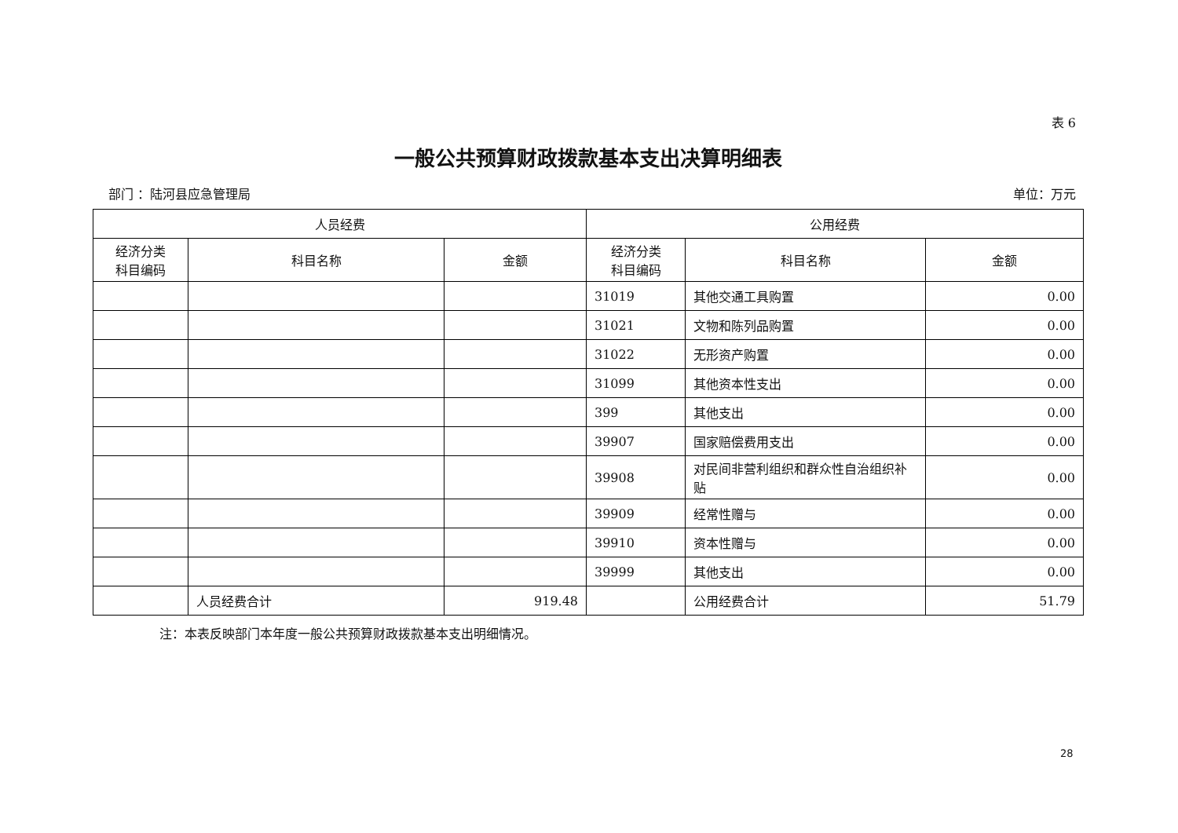表 6
一般公共预算财政拨款基本支出决算明细表
部门 ：陆河县应急管理局 单位：万元
| 人员经费 | | | 公用经费 | | |
| --- | --- | --- | --- | --- | --- |
| 经济分类 科目编码 | 科目名称 | 金额 | 经济分类 科目编码 | 科目名称 | 金额 |
| | | | 31019 | 其他交通工具购置 | 0.00 |
| | | | 31021 | 文物和陈列品购置 | 0.00 |
| | | | 31022 | 无形资产购置 | 0.00 |
| | | | 31099 | 其他资本性支出 | 0.00 |
| | | | 399 | 其他支出 | 0.00 |
| | | | 39907 | 国家赔偿费用支出 | 0.00 |
| | | | 39908 | 对民间非营利组织和群众性自治组织补贴 | 0.00 |
| | | | 39909 | 经常性赠与 | 0.00 |
| | | | 39910 | 资本性赠与 | 0.00 |
| | | | 39999 | 其他支出 | 0.00 |
| | 人员经费合计 | 919.48 | | 公用经费合计 | 51.79 |
注：本表反映部门本年度一般公共预算财政拨款基本支出明细情况。
28